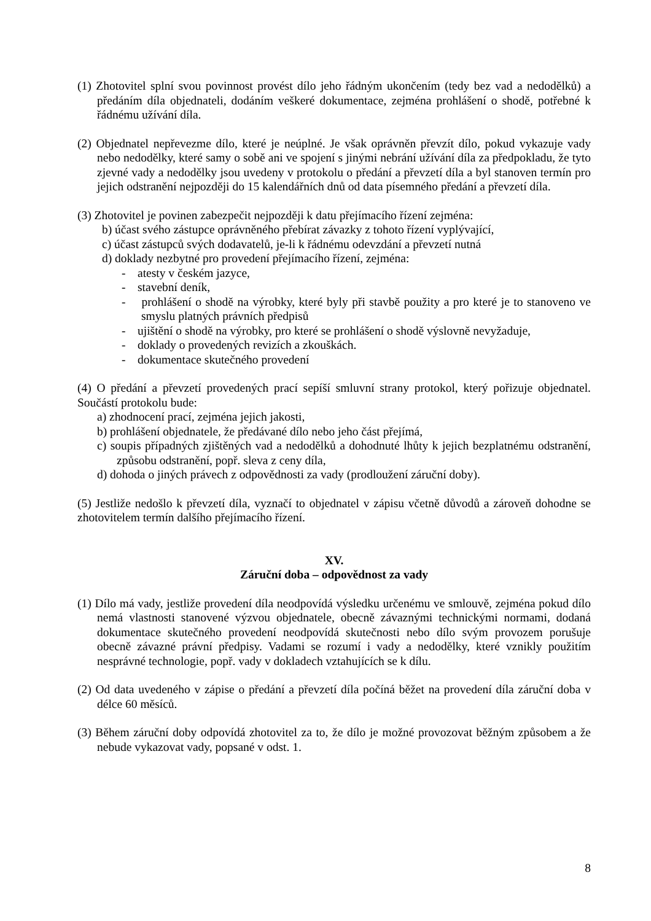(1) Zhotovitel splní svou povinnost provést dílo jeho řádným ukončením (tedy bez vad a nedodělků) a předáním díla objednateli, dodáním veškeré dokumentace, zejména prohlášení o shodě, potřebné k řádnému užívání díla.
(2) Objednatel nepřevezme dílo, které je neúplné. Je však oprávněn převzít dílo, pokud vykazuje vady nebo nedodělky, které samy o sobě ani ve spojení s jinými nebrání užívání díla za předpokladu, že tyto zjevné vady a nedodělky jsou uvedeny v protokolu o předání a převzetí díla a byl stanoven termín pro jejich odstranění nejpozději do 15 kalendářních dnů od data písemného předání a převzetí díla.
(3) Zhotovitel je povinen zabezpečit nejpozději k datu přejímacího řízení zejména:
b) účast svého zástupce oprávněného přebírat závazky z tohoto řízení vyplývající,
c) účast zástupců svých dodavatelů, je-li k řádnému odevzdání a převzetí nutná
d) doklady nezbytné pro provedení přejímacího řízení, zejména:
- atesty v českém jazyce,
- stavební deník,
- prohlášení o shodě na výrobky, které byly při stavbě použity a pro které je to stanoveno ve smyslu platných právních předpisů
- ujištění o shodě na výrobky, pro které se prohlášení o shodě výslovně nevyžaduje,
- doklady o provedených revizích a zkouškách.
- dokumentace skutečného provedení
(4) O předání a převzetí provedených prací sepíší smluvní strany protokol, který pořizuje objednatel. Součástí protokolu bude:
a) zhodnocení prací, zejména jejich jakosti,
b) prohlášení objednatele, že předávané dílo nebo jeho část přejímá,
c) soupis případných zjištěných vad a nedodělků a dohodnuté lhůty k jejich bezplatnému odstranění, způsobu odstranění, popř. sleva z ceny díla,
d) dohoda o jiných právech z odpovědnosti za vady (prodloužení záruční doby).
(5) Jestliže nedošlo k převzetí díla, vyznačí to objednatel v zápisu včetně důvodů a zároveň dohodne se zhotovitelem termín dalšího přejímacího řízení.
XV.
Záruční doba – odpovědnost za vady
(1) Dílo má vady, jestliže provedení díla neodpovídá výsledku určenému ve smlouvě, zejména pokud dílo nemá vlastnosti stanovené výzvou objednatele, obecně závaznými technickými normami, dodaná dokumentace skutečného provedení neodpovídá skutečnosti nebo dílo svým provozem porušuje obecně závazné právní předpisy. Vadami se rozumí i vady a nedodělky, které vznikly použitím nesprávné technologie, popř. vady v dokladech vztahujících se k dílu.
(2) Od data uvedeného v zápise o předání a převzetí díla počíná běžet na provedení díla záruční doba v délce 60 měsíců.
(3) Během záruční doby odpovídá zhotovitel za to, že dílo je možné provozovat běžným způsobem a že nebude vykazovat vady, popsané v odst. 1.
8